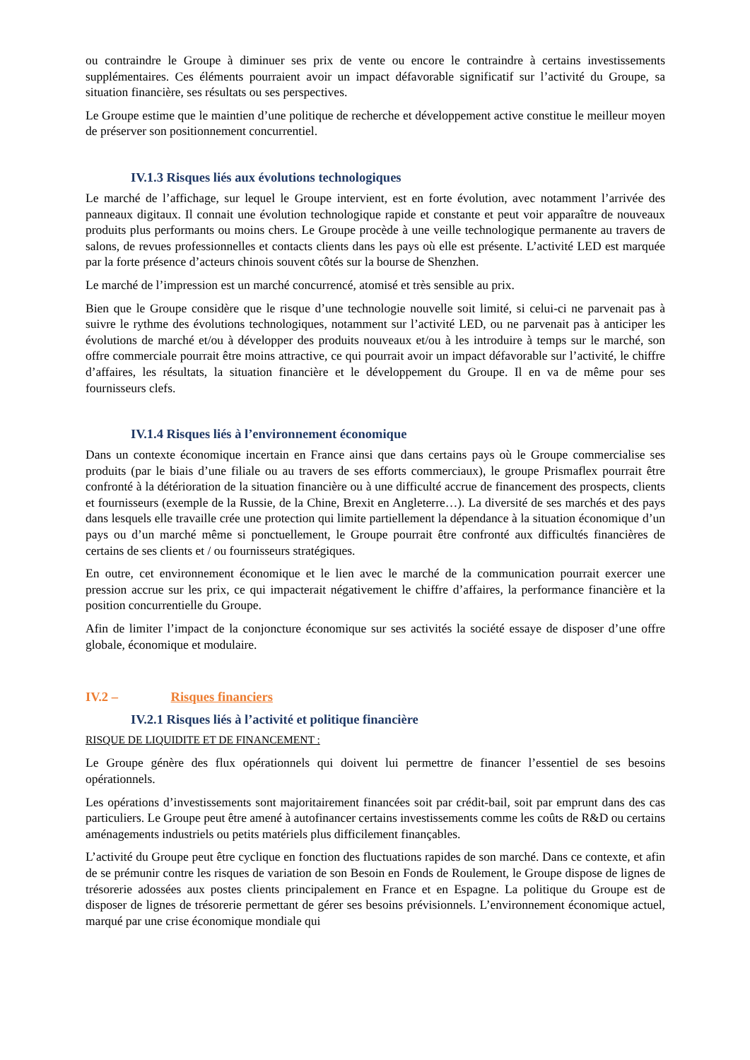ou contraindre le Groupe à diminuer ses prix de vente ou encore le contraindre à certains investissements supplémentaires. Ces éléments pourraient avoir un impact défavorable significatif sur l’activité du Groupe, sa situation financière, ses résultats ou ses perspectives.
Le Groupe estime que le maintien d’une politique de recherche et développement active constitue le meilleur moyen de préserver son positionnement concurrentiel.
IV.1.3 Risques liés aux évolutions technologiques
Le marché de l’affichage, sur lequel le Groupe intervient, est en forte évolution, avec notamment l’arrivée des panneaux digitaux. Il connait une évolution technologique rapide et constante et peut voir apparaître de nouveaux produits plus performants ou moins chers. Le Groupe procède à une veille technologique permanente au travers de salons, de revues professionnelles et contacts clients dans les pays où elle est présente. L’activité LED est marquée par la forte présence d’acteurs chinois souvent côtés sur la bourse de Shenzhen.
Le marché de l’impression est un marché concurrencé, atomisé et très sensible au prix.
Bien que le Groupe considère que le risque d’une technologie nouvelle soit limité, si celui-ci ne parvenait pas à suivre le rythme des évolutions technologiques, notamment sur l’activité LED, ou ne parvenait pas à anticiper les évolutions de marché et/ou à développer des produits nouveaux et/ou à les introduire à temps sur le marché, son offre commerciale pourrait être moins attractive, ce qui pourrait avoir un impact défavorable sur l’activité, le chiffre d’affaires, les résultats, la situation financière et le développement du Groupe. Il en va de même pour ses fournisseurs clefs.
IV.1.4 Risques liés à l’environnement économique
Dans un contexte économique incertain en France ainsi que dans certains pays où le Groupe commercialise ses produits (par le biais d’une filiale ou au travers de ses efforts commerciaux), le groupe Prismaflex pourrait être confronté à la détérioration de la situation financière ou à une difficulté accrue de financement des prospects, clients et fournisseurs (exemple de la Russie, de la Chine, Brexit en Angleterre…). La diversité de ses marchés et des pays dans lesquels elle travaille crée une protection qui limite partiellement la dépendance à la situation économique d’un pays ou d’un marché même si ponctuellement, le Groupe pourrait être confronté aux difficultés financières de certains de ses clients et / ou fournisseurs stratégiques.
En outre, cet environnement économique et le lien avec le marché de la communication pourrait exercer une pression accrue sur les prix, ce qui impacterait négativement le chiffre d’affaires, la performance financière et la position concurrentielle du Groupe.
Afin de limiter l’impact de la conjoncture économique sur ses activités la société essaye de disposer d’une offre globale, économique et modulaire.
IV.2 – Risques financiers
IV.2.1 Risques liés à l’activité et politique financière
RISQUE DE LIQUIDITE ET DE FINANCEMENT :
Le Groupe génère des flux opérationnels qui doivent lui permettre de financer l’essentiel de ses besoins opérationnels.
Les opérations d’investissements sont majoritairement financées soit par crédit-bail, soit par emprunt dans des cas particuliers. Le Groupe peut être amené à autofinancer certains investissements comme les coûts de R&D ou certains aménagements industriels ou petits matériels plus difficilement finançables.
L’activité du Groupe peut être cyclique en fonction des fluctuations rapides de son marché. Dans ce contexte, et afin de se prémunir contre les risques de variation de son Besoin en Fonds de Roulement, le Groupe dispose de lignes de trésorerie adossées aux postes clients principalement en France et en Espagne. La politique du Groupe est de disposer de lignes de trésorerie permettant de gérer ses besoins prévisionnels. L’environnement économique actuel, marqué par une crise économique mondiale qui